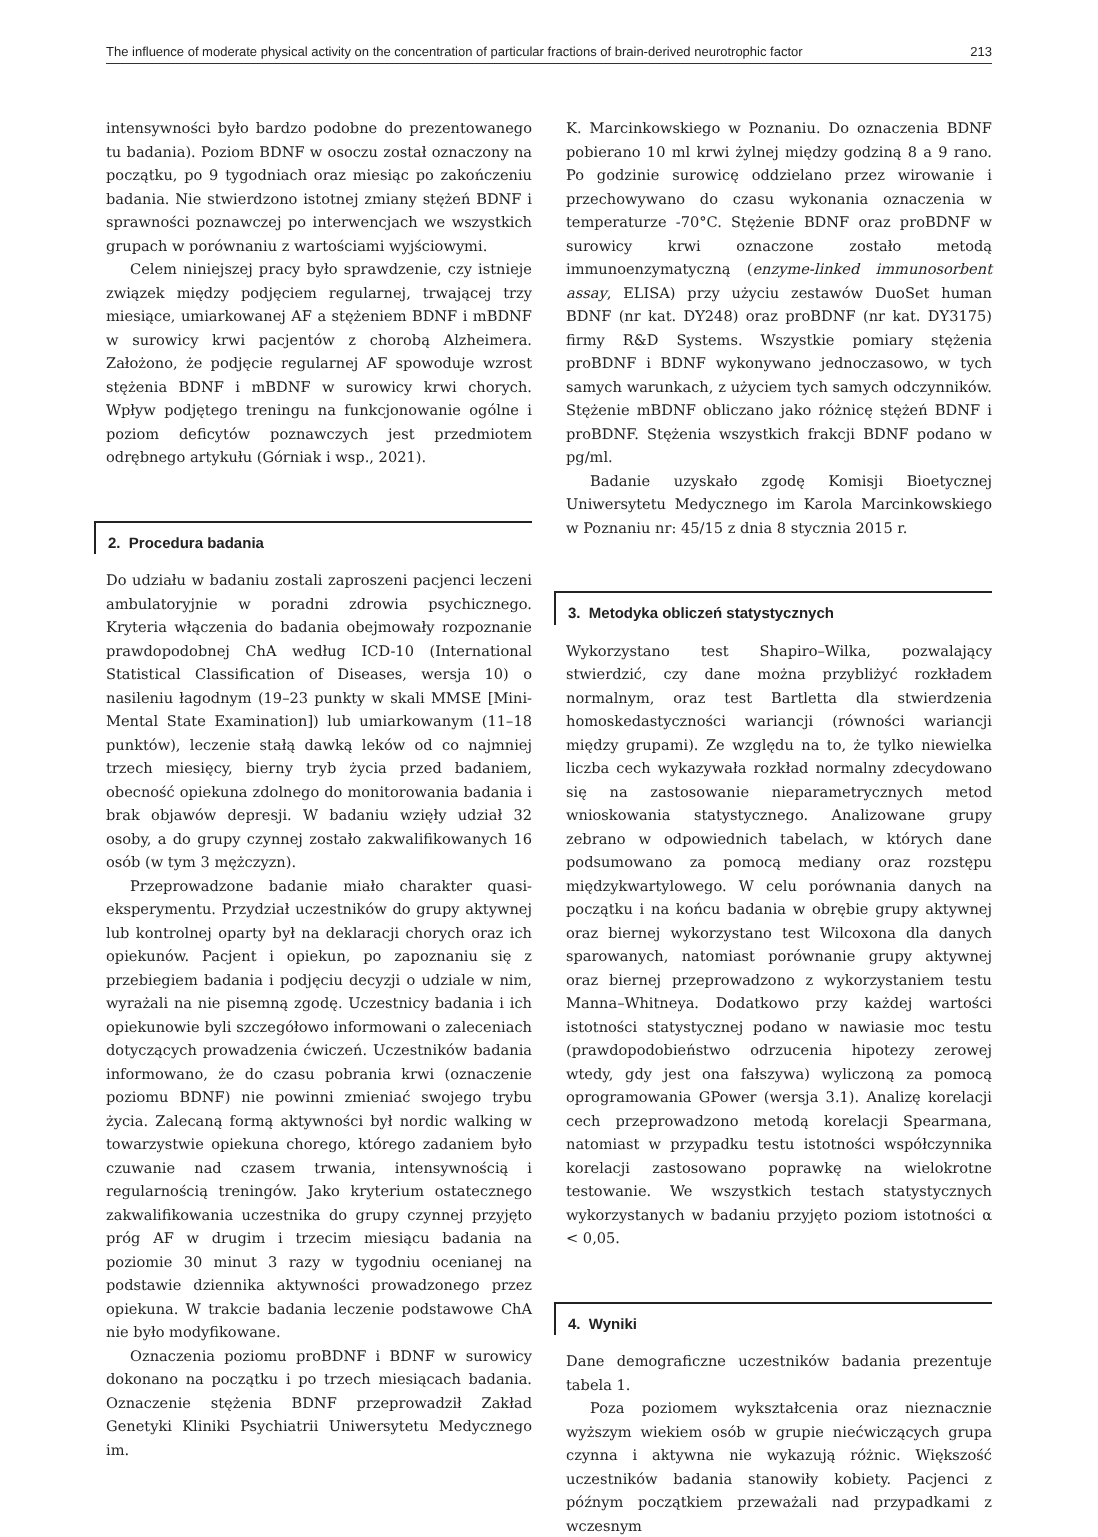The influence of moderate physical activity on the concentration of particular fractions of brain-derived neurotrophic factor 213
intensywności było bardzo podobne do prezentowanego tu badania). Poziom BDNF w osoczu został oznaczony na początku, po 9 tygodniach oraz miesiąc po zakończeniu badania. Nie stwierdzono istotnej zmiany stężeń BDNF i sprawności poznawczej po interwencjach we wszystkich grupach w porównaniu z wartościami wyjściowymi.
Celem niniejszej pracy było sprawdzenie, czy istnieje związek między podjęciem regularnej, trwającej trzy miesiące, umiarkowanej AF a stężeniem BDNF i mBDNF w surowicy krwi pacjentów z chorobą Alzheimera. Założono, że podjęcie regularnej AF spowoduje wzrost stężenia BDNF i mBDNF w surowicy krwi chorych. Wpływ podjętego treningu na funkcjonowanie ogólne i poziom deficytów poznawczych jest przedmiotem odrębnego artykułu (Górniak i wsp., 2021).
2. Procedura badania
Do udziału w badaniu zostali zaproszeni pacjenci leczeni ambulatoryjnie w poradni zdrowia psychicznego. Kryteria włączenia do badania obejmowały rozpoznanie prawdopodobnej ChA według ICD-10 (International Statistical Classification of Diseases, wersja 10) o nasileniu łagodnym (19–23 punkty w skali MMSE [Mini-Mental State Examination]) lub umiarkowanym (11–18 punktów), leczenie stałą dawką leków od co najmniej trzech miesięcy, bierny tryb życia przed badaniem, obecność opiekuna zdolnego do monitorowania badania i brak objawów depresji. W badaniu wzięły udział 32 osoby, a do grupy czynnej zostało zakwalifikowanych 16 osób (w tym 3 mężczyzn).
Przeprowadzone badanie miało charakter quasi-eksperymentu. Przydział uczestników do grupy aktywnej lub kontrolnej oparty był na deklaracji chorych oraz ich opiekunów. Pacjent i opiekun, po zapoznaniu się z przebiegiem badania i podjęciu decyzji o udziale w nim, wyrażali na nie pisemną zgodę. Uczestnicy badania i ich opiekunowie byli szczegółowo informowani o zaleceniach dotyczących prowadzenia ćwiczeń. Uczestników badania informowano, że do czasu pobrania krwi (oznaczenie poziomu BDNF) nie powinni zmieniać swojego trybu życia. Zalecaną formą aktywności był nordic walking w towarzystwie opiekuna chorego, którego zadaniem było czuwanie nad czasem trwania, intensywnością i regularnością treningów. Jako kryterium ostatecznego zakwalifikowania uczestnika do grupy czynnej przyjęto próg AF w drugim i trzecim miesiącu badania na poziomie 30 minut 3 razy w tygodniu ocenianej na podstawie dziennika aktywności prowadzonego przez opiekuna. W trakcie badania leczenie podstawowe ChA nie było modyfikowane.
Oznaczenia poziomu proBDNF i BDNF w surowicy dokonano na początku i po trzech miesiącach badania. Oznaczenie stężenia BDNF przeprowadził Zakład Genetyki Kliniki Psychiatrii Uniwersytetu Medycznego im.
K. Marcinkowskiego w Poznaniu. Do oznaczenia BDNF pobierano 10 ml krwi żylnej między godziną 8 a 9 rano. Po godzinie surowicę oddzielano przez wirowanie i przechowywano do czasu wykonania oznaczenia w temperaturze -70°C. Stężenie BDNF oraz proBDNF w surowicy krwi oznaczone zostało metodą immunoenzymatyczną (enzyme-linked immunosorbent assay, ELISA) przy użyciu zestawów DuoSet human BDNF (nr kat. DY248) oraz proBDNF (nr kat. DY3175) firmy R&D Systems. Wszystkie pomiary stężenia proBDNF i BDNF wykonywano jednoczasowo, w tych samych warunkach, z użyciem tych samych odczynników. Stężenie mBDNF obliczano jako różnicę stężeń BDNF i proBDNF. Stężenia wszystkich frakcji BDNF podano w pg/ml.
Badanie uzyskało zgodę Komisji Bioetycznej Uniwersytetu Medycznego im Karola Marcinkowskiego w Poznaniu nr: 45/15 z dnia 8 stycznia 2015 r.
3. Metodyka obliczeń statystycznych
Wykorzystano test Shapiro–Wilka, pozwalający stwierdzić, czy dane można przybliżyć rozkładem normalnym, oraz test Bartletta dla stwierdzenia homoskedastyczności wariancji (równości wariancji między grupami). Ze względu na to, że tylko niewielka liczba cech wykazywała rozkład normalny zdecydowano się na zastosowanie nieparametrycznych metod wnioskowania statystycznego. Analizowane grupy zebrano w odpowiednich tabelach, w których dane podsumowano za pomocą mediany oraz rozstępu międzykwartylowego. W celu porównania danych na początku i na końcu badania w obrębie grupy aktywnej oraz biernej wykorzystano test Wilcoxona dla danych sparowanych, natomiast porównanie grupy aktywnej oraz biernej przeprowadzono z wykorzystaniem testu Manna–Whitneya. Dodatkowo przy każdej wartości istotności statystycznej podano w nawiasie moc testu (prawdopodobieństwo odrzucenia hipotezy zerowej wtedy, gdy jest ona fałszywa) wyliczoną za pomocą oprogramowania GPower (wersja 3.1). Analizę korelacji cech przeprowadzono metodą korelacji Spearmana, natomiast w przypadku testu istotności współczynnika korelacji zastosowano poprawkę na wielokrotne testowanie. We wszystkich testach statystycznych wykorzystanych w badaniu przyjęto poziom istotności α < 0,05.
4. Wyniki
Dane demograficzne uczestników badania prezentuje tabela 1.
Poza poziomem wykształcenia oraz nieznacznie wyższym wiekiem osób w grupie niećwiczących grupa czynna i aktywna nie wykazują różnic. Większość uczestników badania stanowiły kobiety. Pacjenci z późnym początkiem przeważali nad przypadkami z wczesnym